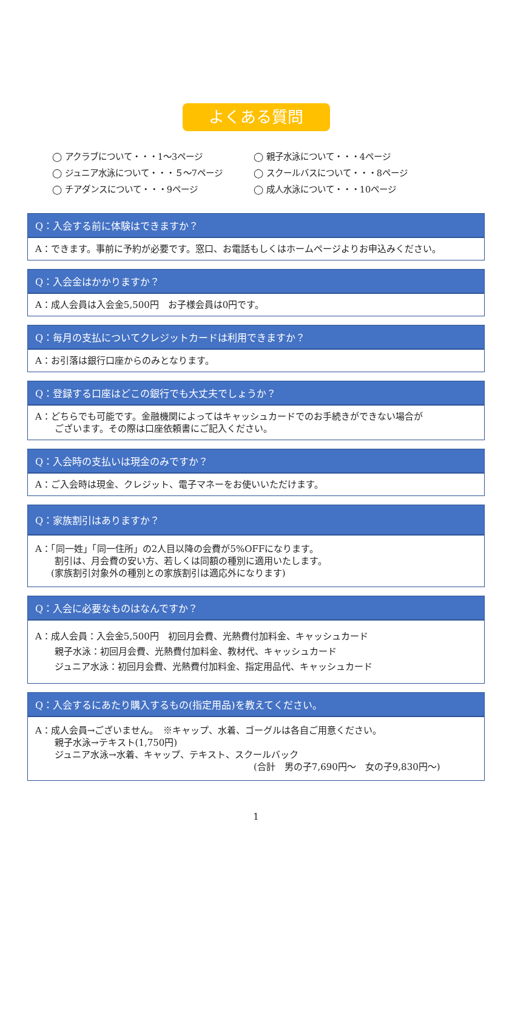よくある質問
◯ アクラブについて・・・1〜3ページ
◯ 親子水泳について・・・4ページ
◯ ジュニア水泳について・・・５〜7ページ
◯ スクールバスについて・・・8ページ
◯ チアダンスについて・・・9ページ
◯ 成人水泳について・・・10ページ
Q：入会する前に体験はできますか？
A：できます。事前に予約が必要です。窓口、お電話もしくはホームページよりお申込みください。
Q：入会金はかかりますか？
A：成人会員は入会金5,500円　お子様会員は0円です。
Q：毎月の支払についてクレジットカードは利用できますか？
A：お引落は銀行口座からのみとなります。
Q：登録する口座はどこの銀行でも大丈夫でしょうか？
A：どちらでも可能です。金融機関によってはキャッシュカードでのお手続きができない場合が
ございます。その際は口座依頼書にご記入ください。
Q：入会時の支払いは現金のみですか？
A：ご入会時は現金、クレジット、電子マネーをお使いいただけます。
Q：家族割引はありますか？
A：「同一姓」「同一住所」の2人目以降の会費が5%OFFになります。
割引は、月会費の安い方、若しくは同額の種別に適用いたします。
(家族割引対象外の種別との家族割引は適応外になります)
Q：入会に必要なものはなんですか？
A：成人会員：入会金5,500円　初回月会費、光熱費付加料金、キャッシュカード
親子水泳：初回月会費、光熱費付加料金、教材代、キャッシュカード
ジュニア水泳：初回月会費、光熱費付加料金、指定用品代、キャッシュカード
Q：入会するにあたり購入するもの(指定用品)を教えてください。
A：成人会員→ございません。　※キャップ、水着、ゴーグルは各自ご用意ください。
親子水泳→テキスト(1,750円)
ジュニア水泳→水着、キャップ、テキスト、スクールバック
(合計　男の子7,690円〜　女の子9,830円〜)
1